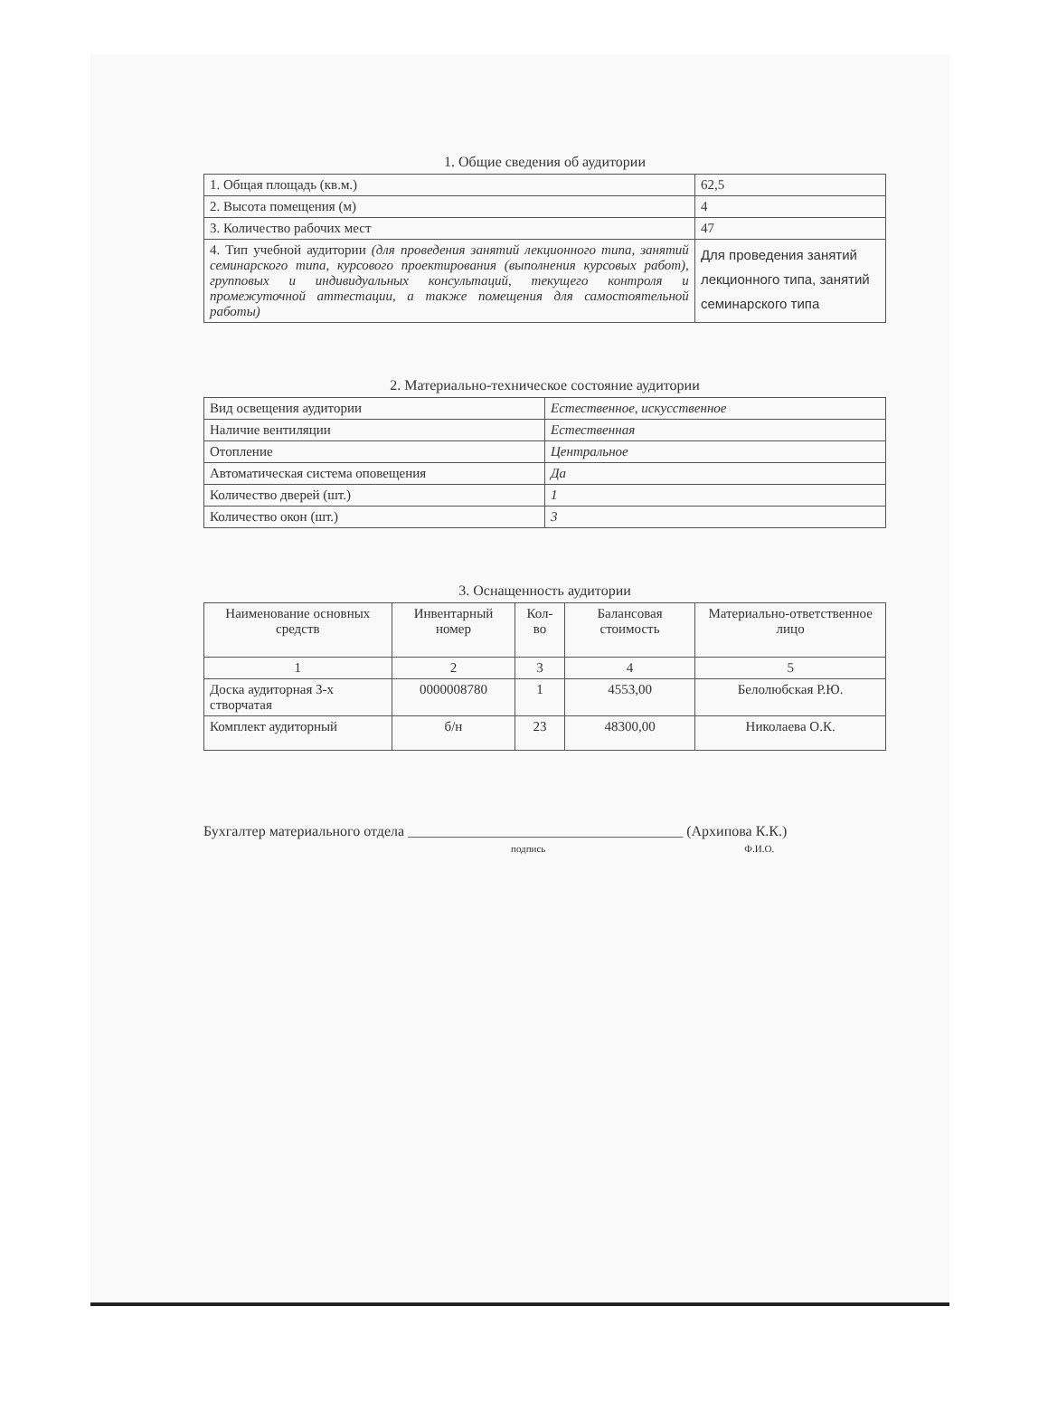1. Общие сведения об аудитории
| 1. Общая площадь (кв.м.) | 62,5 |
| 2. Высота помещения (м) | 4 |
| 3. Количество рабочих мест | 47 |
| 4. Тип учебной аудитории (для проведения занятий лекционного типа, занятий семинарского типа, курсового проектирования (выполнения курсовых работ), групповых и индивидуальных консультаций, текущего контроля и промежуточной аттестации, а также помещения для самостоятельной работы) | Для проведения занятий лекционного типа, занятий семинарского типа |
2. Материально-техническое состояние аудитории
| Вид освещения аудитории | Естественное, искусственное |
| Наличие вентиляции | Естественная |
| Отопление | Центральное |
| Автоматическая система оповещения | Да |
| Количество дверей (шт.) | 1 |
| Количество окон (шт.) | 3 |
3. Оснащенность аудитории
| Наименование основных средств | Инвентарный номер | Кол-во | Балансовая стоимость | Материально-ответственное лицо |
| --- | --- | --- | --- | --- |
| 1 | 2 | 3 | 4 | 5 |
| Доска аудиторная 3-х створчатая | 0000008780 | 1 | 4553,00 | Белолюбская Р.Ю. |
| Комплект аудиторный | б/н | 23 | 48300,00 | Николаева О.К. |
Бухгалтер материального отдела ______________________________________ (Архипова К.К.)
подпись Ф.И.О.